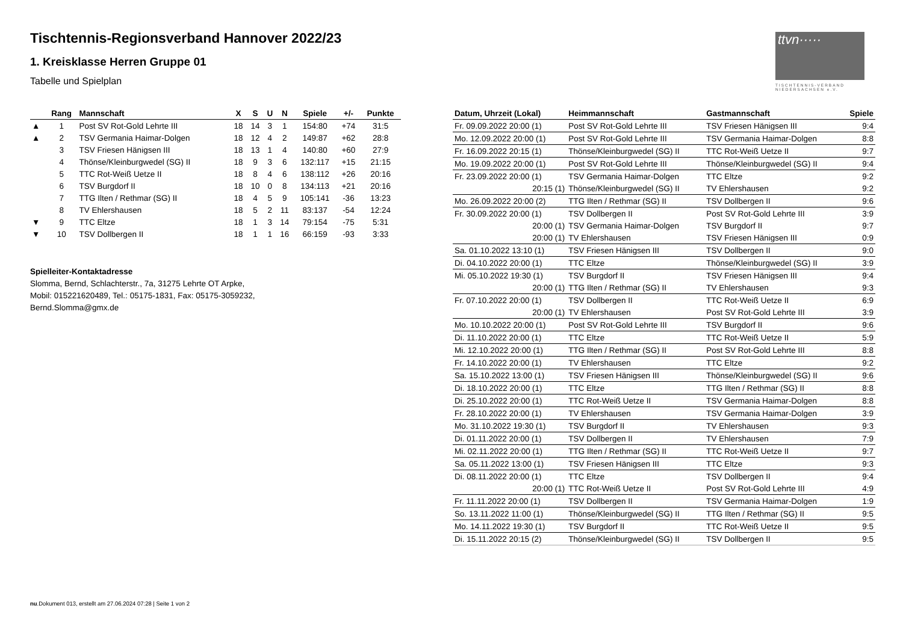Tischtennis-Regionsverband Hannover 2022/23
1. Kreisklasse Herren Gruppe 01
Tabelle und Spielplan
ttvn·····
TISCHTENNIS-VERBAND
NIEDERSACHSEN e.V.
| | Rang | Mannschaft | X | S | U | N | Spiele | +/- | Punkte |
| --- | --- | --- | --- | --- | --- | --- | --- | --- | --- |
| ▲ | 1 | Post SV Rot-Gold Lehrte III | 18 | 14 | 3 | 1 | 154:80 | +74 | 31:5 |
| ▲ | 2 | TSV Germania Haimar-Dolgen | 18 | 12 | 4 | 2 | 149:87 | +62 | 28:8 |
| | 3 | TSV Friesen Hänigsen III | 18 | 13 | 1 | 4 | 140:80 | +60 | 27:9 |
| | 4 | Thönse/Kleinburgwedel (SG) II | 18 | 9 | 3 | 6 | 132:117 | +15 | 21:15 |
| | 5 | TTC Rot-Weiß Uetze II | 18 | 8 | 4 | 6 | 138:112 | +26 | 20:16 |
| | 6 | TSV Burgdorf II | 18 | 10 | 0 | 8 | 134:113 | +21 | 20:16 |
| | 7 | TTG Ilten / Rethmar (SG) II | 18 | 4 | 5 | 9 | 105:141 | -36 | 13:23 |
| | 8 | TV Ehlershausen | 18 | 5 | 2 | 11 | 83:137 | -54 | 12:24 |
| ▼ | 9 | TTC Eltze | 18 | 1 | 3 | 14 | 79:154 | -75 | 5:31 |
| ▼ | 10 | TSV Dollbergen II | 18 | 1 | 1 | 16 | 66:159 | -93 | 3:33 |
Spielleiter-Kontaktadresse
Slomma, Bernd, Schlachterstr., 7a, 31275 Lehrte OT Arpke,
Mobil: 015221620489, Tel.: 05175-1831, Fax: 05175-3059232,
Bernd.Slomma@gmx.de
| Datum, Uhrzeit (Lokal) | Heimmannschaft | Gastmannschaft | Spiele |
| --- | --- | --- | --- |
| Fr. 09.09.2022 20:00 (1) | Post SV Rot-Gold Lehrte III | TSV Friesen Hänigsen III | 9:4 |
| Mo. 12.09.2022 20:00 (1) | Post SV Rot-Gold Lehrte III | TSV Germania Haimar-Dolgen | 8:8 |
| Fr. 16.09.2022 20:15 (1) | Thönse/Kleinburgwedel (SG) II | TTC Rot-Weiß Uetze II | 9:7 |
| Mo. 19.09.2022 20:00 (1) | Post SV Rot-Gold Lehrte III | Thönse/Kleinburgwedel (SG) II | 9:4 |
| Fr. 23.09.2022 20:00 (1) | TSV Germania Haimar-Dolgen | TTC Eltze | 9:2 |
| 20:15 (1) | Thönse/Kleinburgwedel (SG) II | TV Ehlershausen | 9:2 |
| Mo. 26.09.2022 20:00 (2) | TTG Ilten / Rethmar (SG) II | TSV Dollbergen II | 9:6 |
| Fr. 30.09.2022 20:00 (1) | TSV Dollbergen II | Post SV Rot-Gold Lehrte III | 3:9 |
| 20:00 (1) | TSV Germania Haimar-Dolgen | TSV Burgdorf II | 9:7 |
| 20:00 (1) | TV Ehlershausen | TSV Friesen Hänigsen III | 0:9 |
| Sa. 01.10.2022 13:10 (1) | TSV Friesen Hänigsen III | TSV Dollbergen II | 9:0 |
| Di. 04.10.2022 20:00 (1) | TTC Eltze | Thönse/Kleinburgwedel (SG) II | 3:9 |
| Mi. 05.10.2022 19:30 (1) | TSV Burgdorf II | TSV Friesen Hänigsen III | 9:4 |
| 20:00 (1) | TTG Ilten / Rethmar (SG) II | TV Ehlershausen | 9:3 |
| Fr. 07.10.2022 20:00 (1) | TSV Dollbergen II | TTC Rot-Weiß Uetze II | 6:9 |
| 20:00 (1) | TV Ehlershausen | Post SV Rot-Gold Lehrte III | 3:9 |
| Mo. 10.10.2022 20:00 (1) | Post SV Rot-Gold Lehrte III | TSV Burgdorf II | 9:6 |
| Di. 11.10.2022 20:00 (1) | TTC Eltze | TTC Rot-Weiß Uetze II | 5:9 |
| Mi. 12.10.2022 20:00 (1) | TTG Ilten / Rethmar (SG) II | Post SV Rot-Gold Lehrte III | 8:8 |
| Fr. 14.10.2022 20:00 (1) | TV Ehlershausen | TTC Eltze | 9:2 |
| Sa. 15.10.2022 13:00 (1) | TSV Friesen Hänigsen III | Thönse/Kleinburgwedel (SG) II | 9:6 |
| Di. 18.10.2022 20:00 (1) | TTC Eltze | TTG Ilten / Rethmar (SG) II | 8:8 |
| Di. 25.10.2022 20:00 (1) | TTC Rot-Weiß Uetze II | TSV Germania Haimar-Dolgen | 8:8 |
| Fr. 28.10.2022 20:00 (1) | TV Ehlershausen | TSV Germania Haimar-Dolgen | 3:9 |
| Mo. 31.10.2022 19:30 (1) | TSV Burgdorf II | TV Ehlershausen | 9:3 |
| Di. 01.11.2022 20:00 (1) | TSV Dollbergen II | TV Ehlershausen | 7:9 |
| Mi. 02.11.2022 20:00 (1) | TTG Ilten / Rethmar (SG) II | TTC Rot-Weiß Uetze II | 9:7 |
| Sa. 05.11.2022 13:00 (1) | TSV Friesen Hänigsen III | TTC Eltze | 9:3 |
| Di. 08.11.2022 20:00 (1) | TTC Eltze | TSV Dollbergen II | 9:4 |
| 20:00 (1) | TTC Rot-Weiß Uetze II | Post SV Rot-Gold Lehrte III | 4:9 |
| Fr. 11.11.2022 20:00 (1) | TSV Dollbergen II | TSV Germania Haimar-Dolgen | 1:9 |
| So. 13.11.2022 11:00 (1) | Thönse/Kleinburgwedel (SG) II | TTG Ilten / Rethmar (SG) II | 9:5 |
| Mo. 14.11.2022 19:30 (1) | TSV Burgdorf II | TTC Rot-Weiß Uetze II | 9:5 |
| Di. 15.11.2022 20:15 (2) | Thönse/Kleinburgwedel (SG) II | TSV Dollbergen II | 9:5 |
nu.Dokument 013, erstellt am 27.06.2024 07:28 | Seite 1 von 2